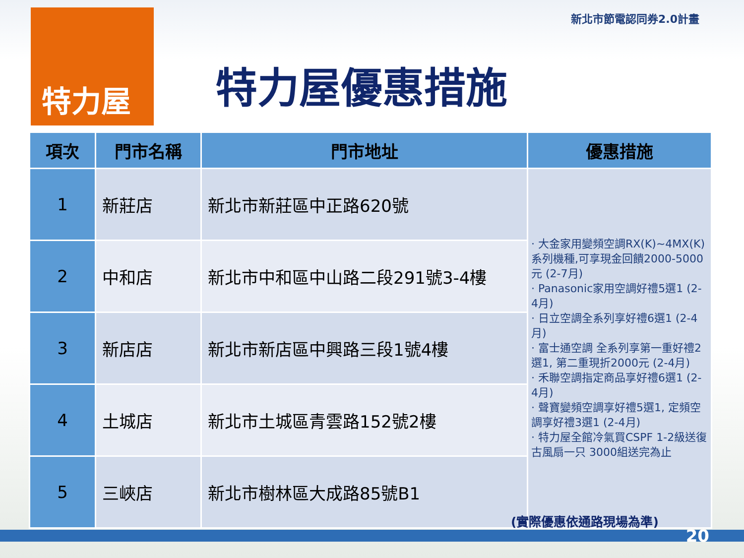特力屋
特力屋優惠措施
新北市節電認同券2.0計畫
| 項次 | 門市名稱 | 門市地址 | 優惠措施 |
| --- | --- | --- | --- |
| 1 | 新莊店 | 新北市新莊區中正路620號 | · 大金家用變頻空調RX(K)~4MX(K)系列機種,可享現金回饋2000-5000元 (2-7月) · Panasonic家用空調好禮5選1 (2-4月) · 日立空調全系列享好禮6選1 (2-4月) · 富士通空調 全系列享第一重好禮2選1, 第二重現折2000元 (2-4月) · 禾聯空調指定商品享好禮6選1 (2-4月) · 聲寶變頻空調享好禮5選1, 定頻空調享好禮3選1 (2-4月) · 特力屋全館冷氣買CSPF 1-2級送復古風扇一只 3000組送完為止 |
| 2 | 中和店 | 新北市中和區中山路二段291號3-4樓 | |
| 3 | 新店店 | 新北市新店區中興路三段1號4樓 | |
| 4 | 土城店 | 新北市土城區青雲路152號2樓 | |
| 5 | 三峽店 | 新北市樹林區大成路85號B1 | |
(實際優惠依通路現場為準)
20